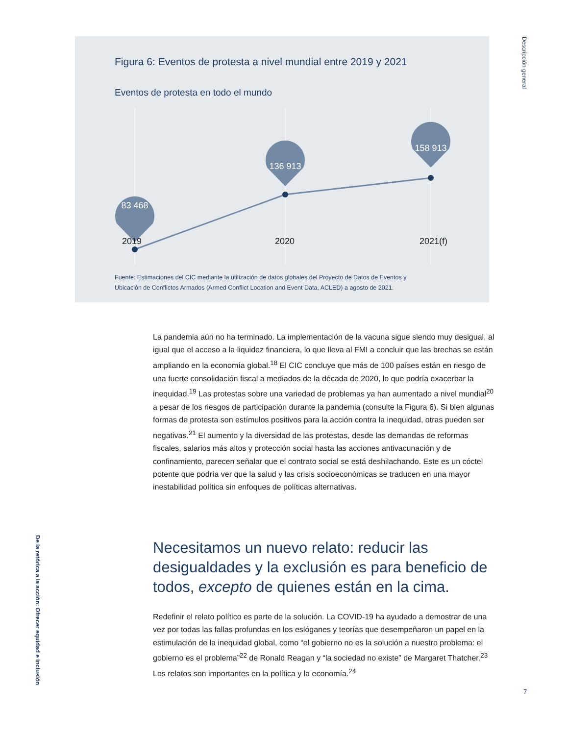Descripción general
Figura 6: Eventos de protesta a nivel mundial entre 2019 y 2021
Eventos de protesta en todo el mundo
83 468
136 913
158 913
2019 2020 2021(f)
Fuente: Estimaciones del CIC mediante la utilización de datos globales del Proyecto de Datos de Eventos y
Ubicación de Conflictos Armados (Armed Conflict Location and Event Data, ACLED) a agosto de 2021.
La pandemia aún no ha terminado. La implementación de la vacuna sigue siendo muy desigual, al igual que el acceso a la liquidez financiera, lo que lleva al FMI a concluir que las brechas se están ampliando en la economía global.<sup>18</sup> El CIC concluye que más de 100 países están en riesgo de una fuerte consolidación fiscal a mediados de la década de 2020, lo que podría exacerbar la inequidad.<sup>19</sup> Las protestas sobre una variedad de problemas ya han aumentado a nivel mundial<sup>20</sup> a pesar de los riesgos de participación durante la pandemia (consulte la Figura 6). Si bien algunas formas de protesta son estímulos positivos para la acción contra la inequidad, otras pueden ser negativas.<sup>21</sup> El aumento y la diversidad de las protestas, desde las demandas de reformas fiscales, salarios más altos y protección social hasta las acciones antivacunación y de confinamiento, parecen señalar que el contrato social se está deshilachando. Este es un cóctel potente que podría ver que la salud y las crisis socioeconómicas se traducen en una mayor inestabilidad política sin enfoques de políticas alternativas.
Necesitamos un nuevo relato: reducir las desigualdades y la exclusión es para beneficio de todos, excepto de quienes están en la cima.
Redefinir el relato político es parte de la solución. La COVID-19 ha ayudado a demostrar de una vez por todas las fallas profundas en los eslóganes y teorías que desempeñaron un papel en la estimulación de la inequidad global, como “el gobierno no es la solución a nuestro problema: el gobierno es el problema”<sup>22</sup> de Ronald Reagan y “la sociedad no existe” de Margaret Thatcher.<sup>23</sup> Los relatos son importantes en la política y la economía.<sup>24</sup>
De la retórica a la acción: Ofrecer equidad e inclusión
7